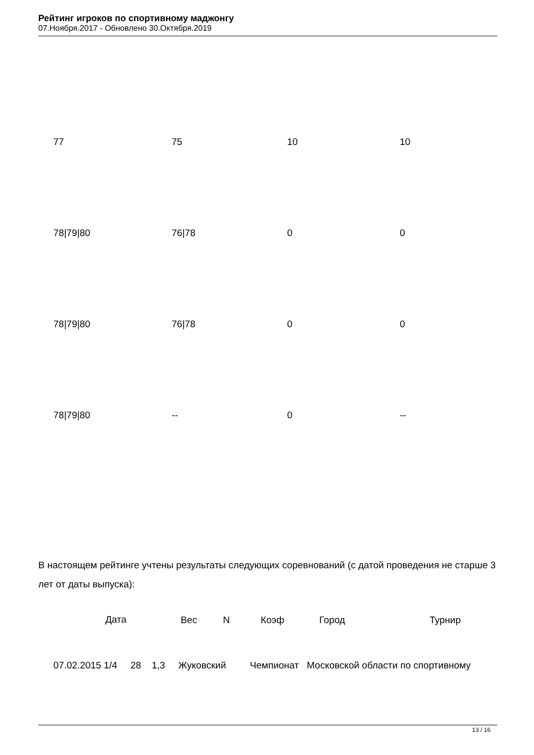Рейтинг игроков по спортивному маджонгу
07.Ноября.2017 - Обновлено 30.Октября.2019
| 77 | 75 | 10 | 10 |
| 78/79/80 | 76/78 | 0 | 0 |
| 78/79/80 | 76/78 | 0 | 0 |
| 78/79/80 | -- | 0 | -- |
В настоящем рейтинге учтены результаты следующих соревнований (с датой проведения не старше 3 лет от даты выпуска):
| | Дата | Вес | N | Коэф | Город | Турнир |
| --- | --- | --- | --- | --- | --- | --- |
| 07.02.2015 1/4 28 1,3 Жуковский Чемпионат Московской области по спортивному | | | | | | |
13 / 16